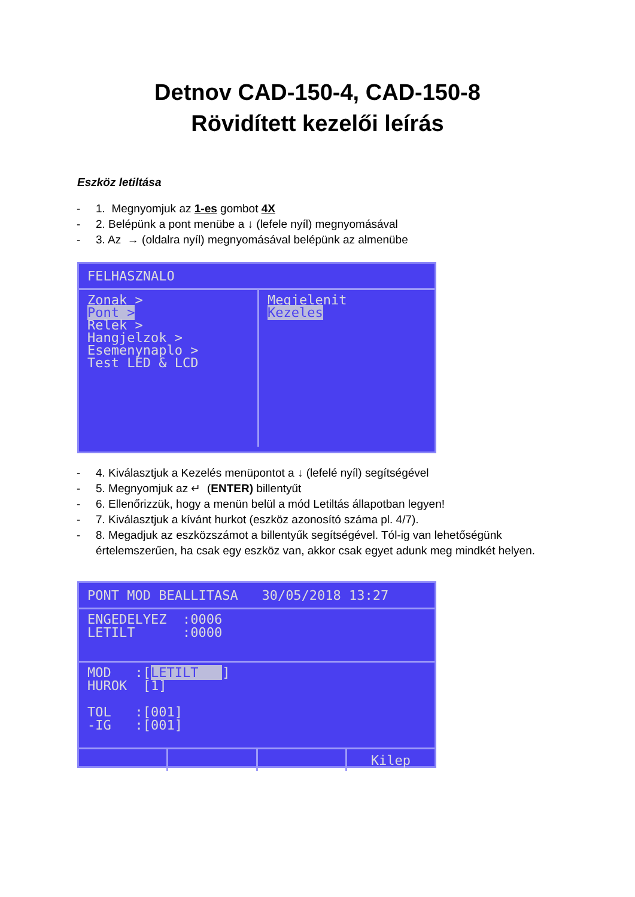Detnov CAD-150-4, CAD-150-8
Rövidített kezelői leírás
Eszköz letiltása
- 1. Megnyomjuk az 1-es gombot 4X
- 2. Belépünk a pont menübe a ↓ (lefele nyíl) megnyomásával
- 3. Az → (oldalra nyíl) megnyomásával belépünk az almenübe
FELHASZNALO
Zonak >
Pont >
Relek >
Hangjelzok >
Esemenynaplo >
Test LED & LCD
Megjelenit
Kezeles
- 4. Kiválasztjuk a Kezelés menüpontot a ↓ (lefelé nyíl) segítségével
- 5. Megnyomjuk az ↵ (ENTER) billentyűt
- 6. Ellenőrizzük, hogy a menün belül a mód Letiltás állapotban legyen!
- 7. Kiválasztjuk a kívánt hurkot (eszköz azonosító száma pl. 4/7).
- 8. Megadjuk az eszközszámot a billentyűk segítségével. Tól-ig van lehetőségünk értelemszerűen, ha csak egy eszköz van, akkor csak egyet adunk meg mindkét helyen.
PONT MOD BEALLITASA 30/05/2018 13:27
ENGEDELYEZ :0006
LETILT :0000
MOD :[LETILT ]
HUROK [1]
TOL :[001]
-IG :[001]
Kilep